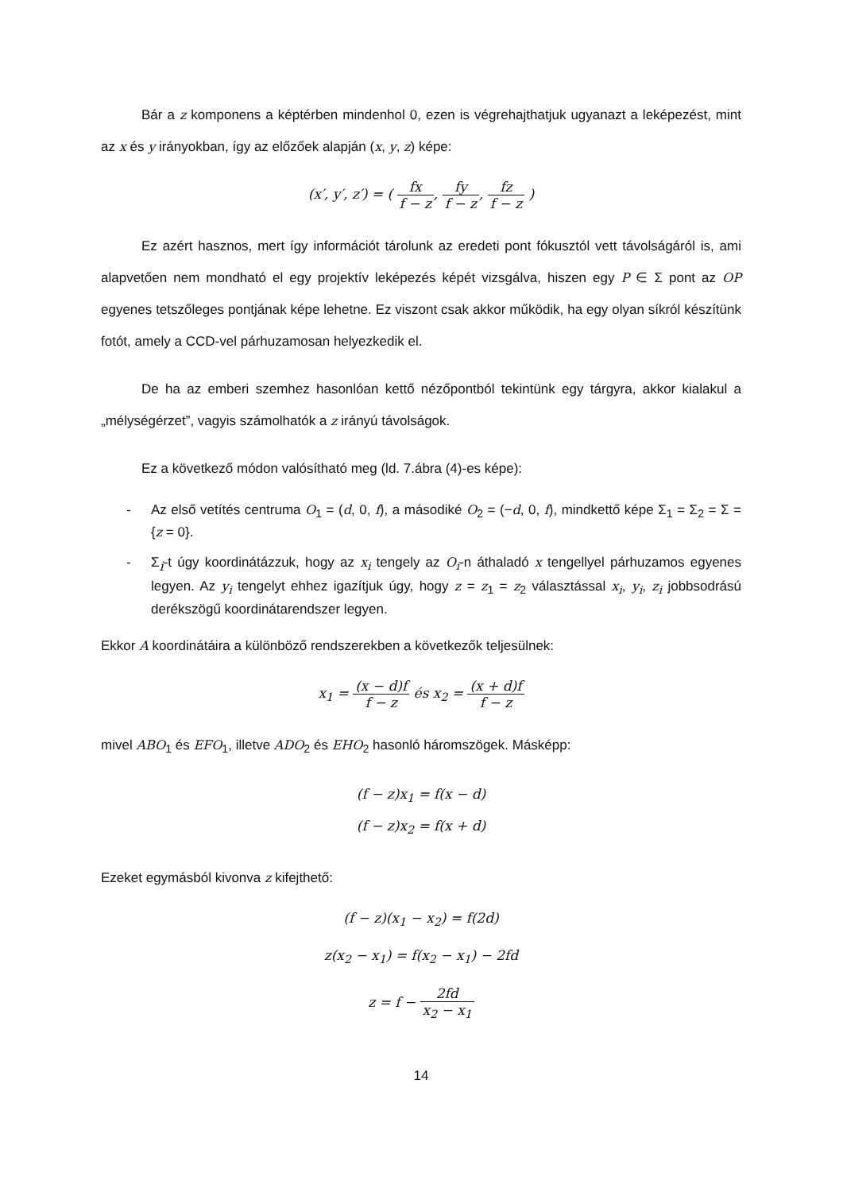Bár a z komponens a képtérben mindenhol 0, ezen is végrehajthatjuk ugyanazt a leképezést, mint az x és y irányokban, így az előzőek alapján (x, y, z) képe:
(x′, y′, z′) = ( fx f − z, fy f − z, fz f − z )
Ez azért hasznos, mert így információt tárolunk az eredeti pont fókusztól vett távolságáról is, ami alapvetően nem mondható el egy projektív leképezés képét vizsgálva, hiszen egy P ∈ Σ pont az OP egyenes tetszőleges pontjának képe lehetne. Ez viszont csak akkor működik, ha egy olyan síkról készítünk fotót, amely a CCD-vel párhuzamosan helyezkedik el.
De ha az emberi szemhez hasonlóan kettő nézőpontból tekintünk egy tárgyra, akkor kialakul a „mélységérzet”, vagyis számolhatók a z irányú távolságok.
Ez a következő módon valósítható meg (ld. 7.ábra (4)-es képe):
- Az első vetítés centruma O<sub>1</sub> = (d, 0, f), a másodiké O<sub>2</sub> = (−d, 0, f), mindkettő képe Σ<sub>1</sub> = Σ<sub>2</sub> = Σ = {z = 0}.
- Σ<sub>i</sub>-t úgy koordinátázzuk, hogy az x<sub>i</sub> tengely az O<sub>i</sub>-n áthaladó x tengellyel párhuzamos egyenes legyen. Az y<sub>i</sub> tengelyt ehhez igazítjuk úgy, hogy z = z<sub>1</sub> = z<sub>2</sub> választással x<sub>i</sub>, y<sub>i</sub>, z<sub>i</sub> jobbsodrású derékszögű koordinátarendszer legyen.
Ekkor A koordinátáira a különböző rendszerekben a következők teljesülnek:
x<sub>1</sub> = (x − d)f f − z és x<sub>2</sub> = (x + d)f f − z
mivel ABO<sub>1</sub> és EFO<sub>1</sub>, illetve ADO<sub>2</sub> és EHO<sub>2</sub> hasonló háromszögek. Másképp:
(f − z)x<sub>1</sub> = f(x − d)
(f − z)x<sub>2</sub> = f(x + d)
Ezeket egymásból kivonva z kifejthető:
(f − z)(x<sub>1</sub> − x<sub>2</sub>) = f(2d)
z(x<sub>2</sub> − x<sub>1</sub>) = f(x<sub>2</sub> − x<sub>1</sub>) − 2fd
z = f − 2fd x<sub>2</sub> − x<sub>1</sub>
14